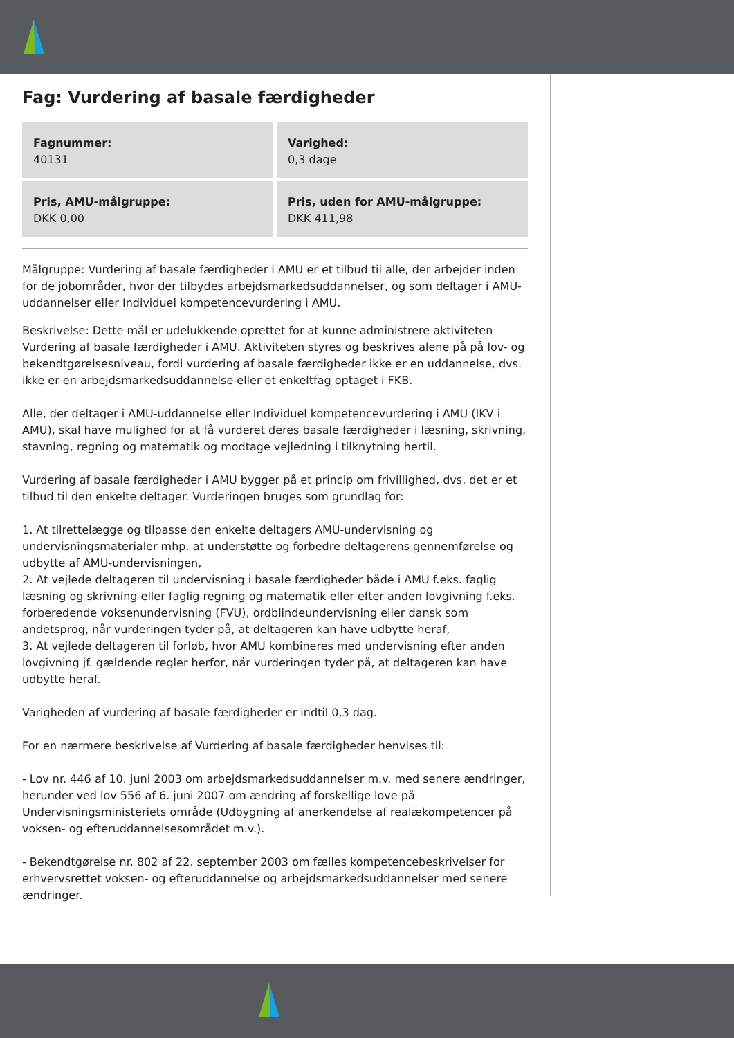Fag: Vurdering af basale færdigheder
Fagnummer:
40131
Varighed:
0,3 dage
Pris, AMU-målgruppe:
DKK 0,00
Pris, uden for AMU-målgruppe:
DKK 411,98
Målgruppe: Vurdering af basale færdigheder i AMU er et tilbud til alle, der arbejder inden for de jobområder, hvor der tilbydes arbejdsmarkedsuddannelser, og som deltager i AMU-uddannelser eller Individuel kompetencevurdering i AMU.
Beskrivelse: Dette mål er udelukkende oprettet for at kunne administrere aktiviteten Vurdering af basale færdigheder i AMU. Aktiviteten styres og beskrives alene på på lov- og bekendtgørelsesniveau, fordi vurdering af basale færdigheder ikke er en uddannelse, dvs. ikke er en arbejdsmarkedsuddannelse eller et enkeltfag optaget i FKB.
Alle, der deltager i AMU-uddannelse eller Individuel kompetencevurdering i AMU (IKV i AMU), skal have mulighed for at få vurderet deres basale færdigheder i læsning, skrivning, stavning, regning og matematik og modtage vejledning i tilknytning hertil.
Vurdering af basale færdigheder i AMU bygger på et princip om frivillighed, dvs. det er et tilbud til den enkelte deltager. Vurderingen bruges som grundlag for:
1. At tilrettelægge og tilpasse den enkelte deltagers AMU-undervisning og undervisningsmaterialer mhp. at understøtte og forbedre deltagerens gennemførelse og udbytte af AMU-undervisningen,
2. At vejlede deltageren til undervisning i basale færdigheder både i AMU f.eks. faglig læsning og skrivning eller faglig regning og matematik eller efter anden lovgivning f.eks. forberedende voksenundervisning (FVU), ordblindeundervisning eller dansk som andetsprog, når vurderingen tyder på, at deltageren kan have udbytte heraf,
3. At vejlede deltageren til forløb, hvor AMU kombineres med undervisning efter anden lovgivning jf. gældende regler herfor, når vurderingen tyder på, at deltageren kan have udbytte heraf.
Varigheden af vurdering af basale færdigheder er indtil 0,3 dag.
For en nærmere beskrivelse af Vurdering af basale færdigheder henvises til:
- Lov nr. 446 af 10. juni 2003 om arbejdsmarkedsuddannelser m.v. med senere ændringer, herunder ved lov 556 af 6. juni 2007 om ændring af forskellige love på Undervisningsministeriets område (Udbygning af anerkendelse af realækompetencer på voksen- og efteruddannelsesområdet m.v.).
- Bekendtgørelse nr. 802 af 22. september 2003 om fælles kompetencebeskrivelser for erhvervsrettet voksen- og efteruddannelse og arbejdsmarkedsuddannelser med senere ændringer.